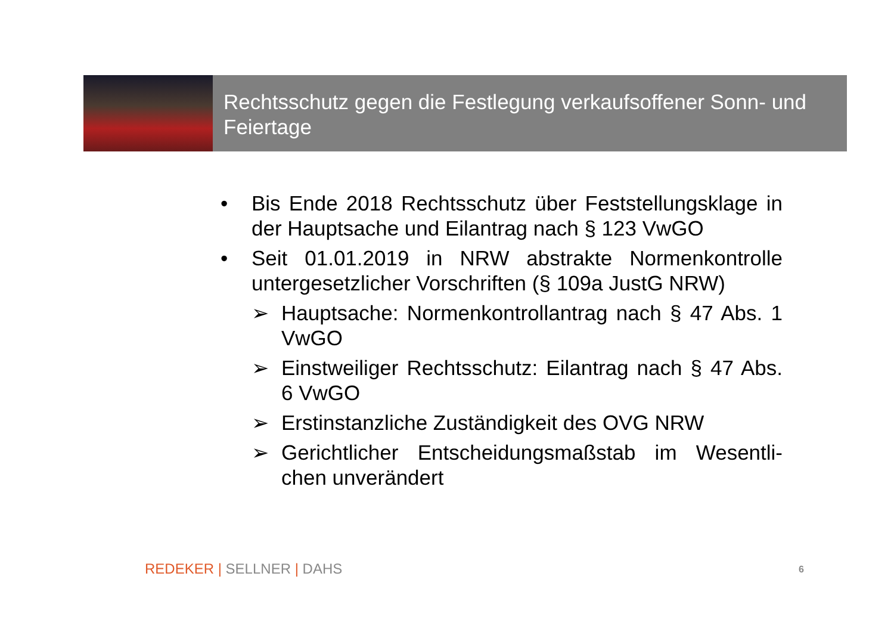Rechtsschutz gegen die Festlegung verkaufsoffener Sonn- und Feiertage
• Bis Ende 2018 Rechtsschutz über Feststellungsklage in der Hauptsache und Eilantrag nach § 123 VwGO
• Seit 01.01.2019 in NRW abstrakte Normenkontrolle untergesetzlicher Vorschriften (§ 109a JustG NRW)
➢ Hauptsache: Normenkontrollantrag nach § 47 Abs. 1 VwGO
➢ Einstweiliger Rechtsschutz: Eilantrag nach § 47 Abs. 6 VwGO
➢ Erstinstanzliche Zuständigkeit des OVG NRW
➢ Gerichtlicher Entscheidungsmaßstab im Wesentli-chen unverändert
REDEKER | SELLNER | DAHS 6